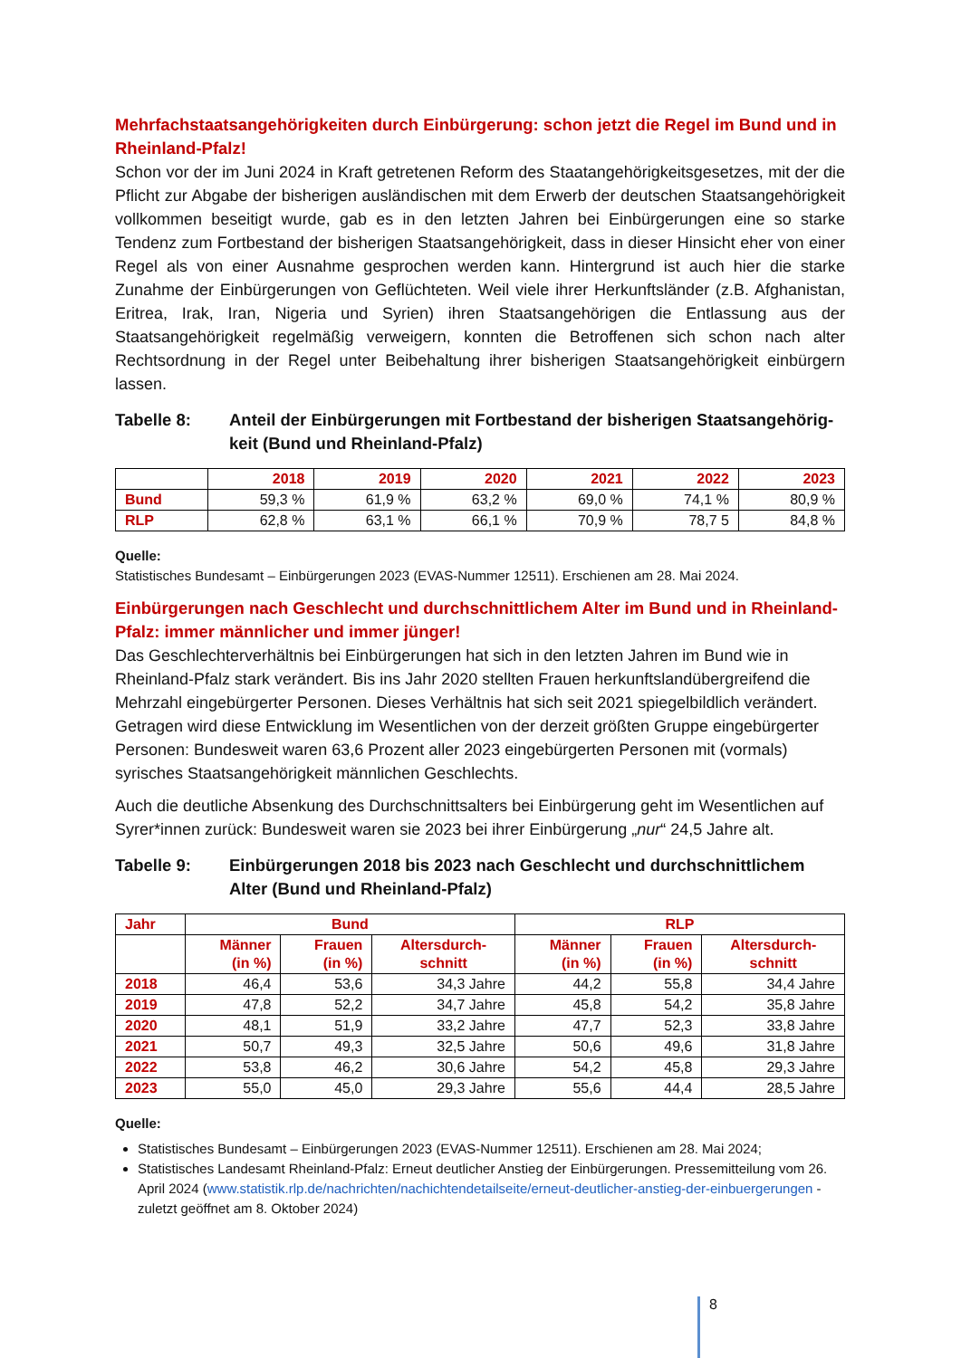Mehrfachstaatsangehörigkeiten durch Einbürgerung: schon jetzt die Regel im Bund und in Rheinland-Pfalz!
Schon vor der im Juni 2024 in Kraft getretenen Reform des Staatangehörigkeitsgesetzes, mit der die Pflicht zur Abgabe der bisherigen ausländischen mit dem Erwerb der deutschen Staats­angehörigkeit vollkommen beseitigt wurde, gab es in den letzten Jahren bei Einbürgerungen eine so starke Tendenz zum Fortbestand der bisherigen Staatsangehörigkeit, dass in dieser Hinsicht eher von einer Regel als von einer Ausnahme gesprochen werden kann. Hintergrund ist auch hier die starke Zunahme der Einbürgerungen von Geflüchteten. Weil viele ihrer Her­kunftsländer (z.B. Afghanistan, Eritrea, Irak, Iran, Nigeria und Syrien) ihren Staatsangehörigen die Entlassung aus der Staatsangehörigkeit regelmäßig verweigern, konnten die Betroffenen sich schon nach alter Rechtsordnung in der Regel unter Beibehaltung ihrer bisherigen Staats­angehörigkeit einbürgern lassen.
Tabelle 8: Anteil der Einbürgerungen mit Fortbestand der bisherigen Staatsangehörig­keit (Bund und Rheinland-Pfalz)
| | 2018 | 2019 | 2020 | 2021 | 2022 | 2023 |
| --- | --- | --- | --- | --- | --- | --- |
| Bund | 59,3 % | 61,9 % | 63,2 % | 69,0 % | 74,1 % | 80,9 % |
| RLP | 62,8 % | 63,1 % | 66,1 % | 70,9 % | 78,7 5 | 84,8 % |
Quelle:
Statistisches Bundesamt – Einbürgerungen 2023 (EVAS-Nummer 12511). Erschienen am 28. Mai 2024.
Einbürgerungen nach Geschlecht und durchschnittlichem Alter im Bund und in Rheinland-Pfalz: immer männlicher und immer jünger!
Das Geschlechterverhältnis bei Einbürgerungen hat sich in den letzten Jahren im Bund wie in Rheinland-Pfalz stark verändert. Bis ins Jahr 2020 stellten Frauen herkunftslandübergreifend die Mehrzahl eingebürgerter Personen. Dieses Verhältnis hat sich seit 2021 spiegelbildlich verändert. Getragen wird diese Entwicklung im Wesentlichen von der derzeit größten Gruppe eingebürgerter Personen: Bundesweit waren 63,6 Prozent aller 2023 eingebürgerten Personen mit (vormals) syrisches Staatsangehörigkeit männlichen Geschlechts.
Auch die deutliche Absenkung des Durchschnittsalters bei Einbürgerung geht im Wesentli­chen auf Syrer*innen zurück: Bundesweit waren sie 2023 bei ihrer Einbürgerung „nur“ 24,5 Jahre alt.
Tabelle 9: Einbürgerungen 2018 bis 2023 nach Geschlecht und durchschnittlichem Alter (Bund und Rheinland-Pfalz)
| Jahr | Bund | | | RLP | | |
| --- | --- | --- | --- | --- | --- | --- |
| | Männer (in %) | Frauen (in %) | Altersdurch- schnitt | Männer (in %) | Frauen (in %) | Altersdurch- schnitt |
| 2018 | 46,4 | 53,6 | 34,3 Jahre | 44,2 | 55,8 | 34,4 Jahre |
| 2019 | 47,8 | 52,2 | 34,7 Jahre | 45,8 | 54,2 | 35,8 Jahre |
| 2020 | 48,1 | 51,9 | 33,2 Jahre | 47,7 | 52,3 | 33,8 Jahre |
| 2021 | 50,7 | 49,3 | 32,5 Jahre | 50,6 | 49,6 | 31,8 Jahre |
| 2022 | 53,8 | 46,2 | 30,6 Jahre | 54,2 | 45,8 | 29,3 Jahre |
| 2023 | 55,0 | 45,0 | 29,3 Jahre | 55,6 | 44,4 | 28,5 Jahre |
Quelle:
Statistisches Bundesamt – Einbürgerungen 2023 (EVAS-Nummer 12511). Erschienen am 28. Mai 2024;
Statistisches Landesamt Rheinland-Pfalz: Erneut deutlicher Anstieg der Einbürgerungen. Pressemitteilung vom 26. April 2024 (www.statistik.rlp.de/nachrichten/nachichtendetailseite/erneut-deutlicher-anstieg-der-einbuergerungen - zuletzt geöffnet am 8. Oktober 2024)
8